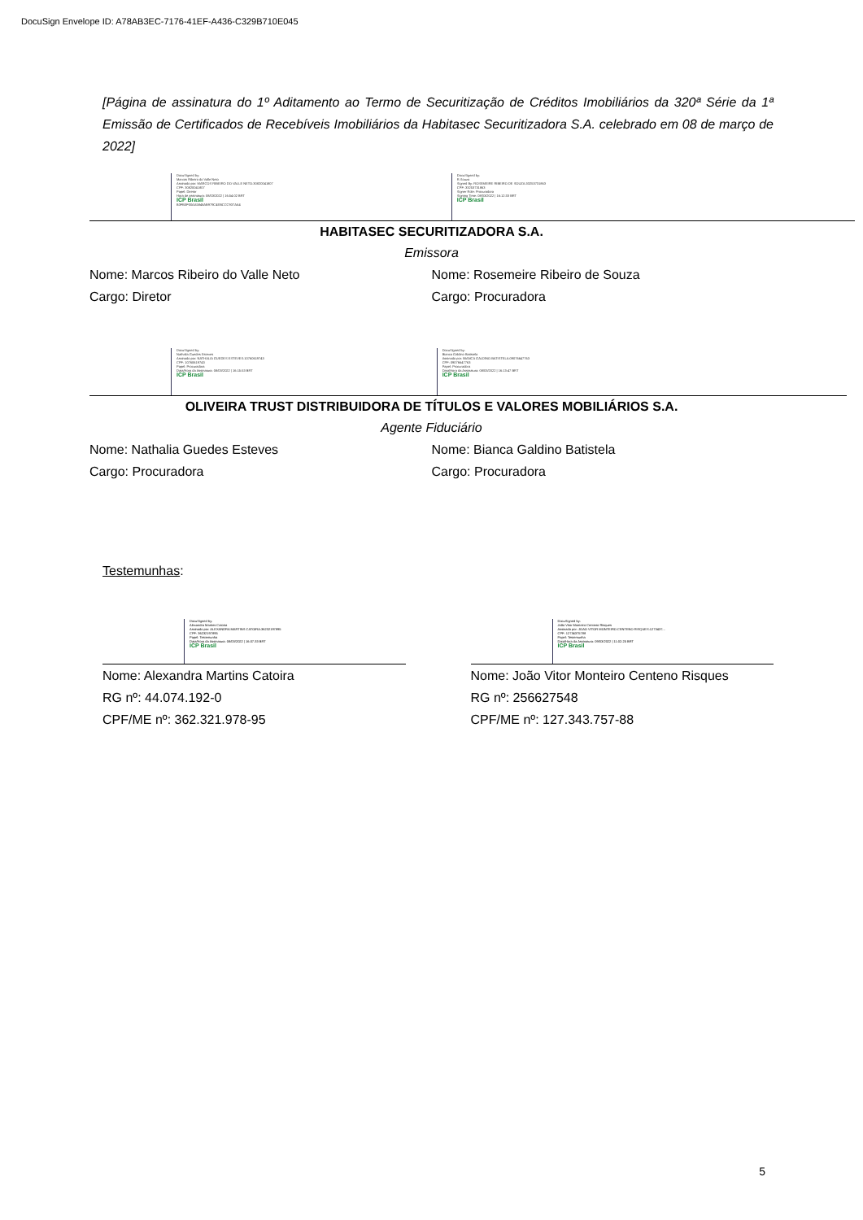DocuSign Envelope ID: A78AB3EC-7176-41EF-A436-C329B710E045
[Página de assinatura do 1º Aditamento ao Termo de Securitização de Créditos Imobiliários da 320ª Série da 1ª Emissão de Certificados de Recebíveis Imobiliários da Habitasec Securitizadora S.A. celebrado em 08 de março de 2022]
DocuSigned by:
Marcos Ribeiro do Valle Neto
Assinado por: MARCOS RIBEIRO DO VALLE NETO:30820041807
CPF: 30820041807
Papel: Diretor
Hora de assinatura: 08/03/2022 | 16:54:02 BRT
ICP Brasil
B3FB3F00AA5846AB979C4EBCCC937AA4
DocuSigned by:
R.Souza
Signed By: ROSEMEIRE RIBEIRO DE SOUZA:33253731863
CPF: 33253731863
Signer Role: Procuradora
Signing Time: 08/03/2022 | 16:12:33 BRT
ICP Brasil
HABITASEC SECURITIZADORA S.A.
Emissora
Nome: Marcos Ribeiro do Valle Neto
Cargo: Diretor
Nome: Rosemeire Ribeiro de Souza
Cargo: Procuradora
DocuSigned by:
Nathalia Guedes Esteves
Assinado por: NATHALIA GUEDES ESTEVES:10760619743
CPF: 10760619743
Papel: Procuradora
Data/Hora da Assinatura: 08/03/2022 | 16:15:53 BRT
ICP Brasil
DocuSigned by:
Bianca Galdino Batistela
Assinado por: BIANCA GALDINO BATISTELA:09076647763
CPF: 09076647763
Papel: Procuradora
Data/Hora da Assinatura: 08/03/2022 | 16:13:47 BRT
ICP Brasil
OLIVEIRA TRUST DISTRIBUIDORA DE TÍTULOS E VALORES MOBILIÁRIOS S.A.
Agente Fiduciário
Nome: Nathalia Guedes Esteves
Cargo: Procuradora
Nome: Bianca Galdino Batistela
Cargo: Procuradora
Testemunhas:
DocuSigned by:
Alexandra Martins Catoira
Assinado por: ALEXANDRA MARTINS CATOIRA:36232197895
CPF: 36232197895
Papel: Testemunha
Data/Hora da Assinatura: 08/03/2022 | 16:07:33 BRT
ICP Brasil
Nome: Alexandra Martins Catoira
RG nº: 44.074.192-0
CPF/ME nº: 362.321.978-95
DocuSigned by:
João Vitor Monteiro Centeno Risques
Assinado por: JOAO VITOR MONTEIRO CENTENO RISQUES:1273437...
CPF: 12734375788
Papel: Testemunha
Data/Hora da Assinatura: 09/03/2022 | 11:02:25 BRT
ICP Brasil
Nome: João Vitor Monteiro Centeno Risques
RG nº: 256627548
CPF/ME nº: 127.343.757-88
5